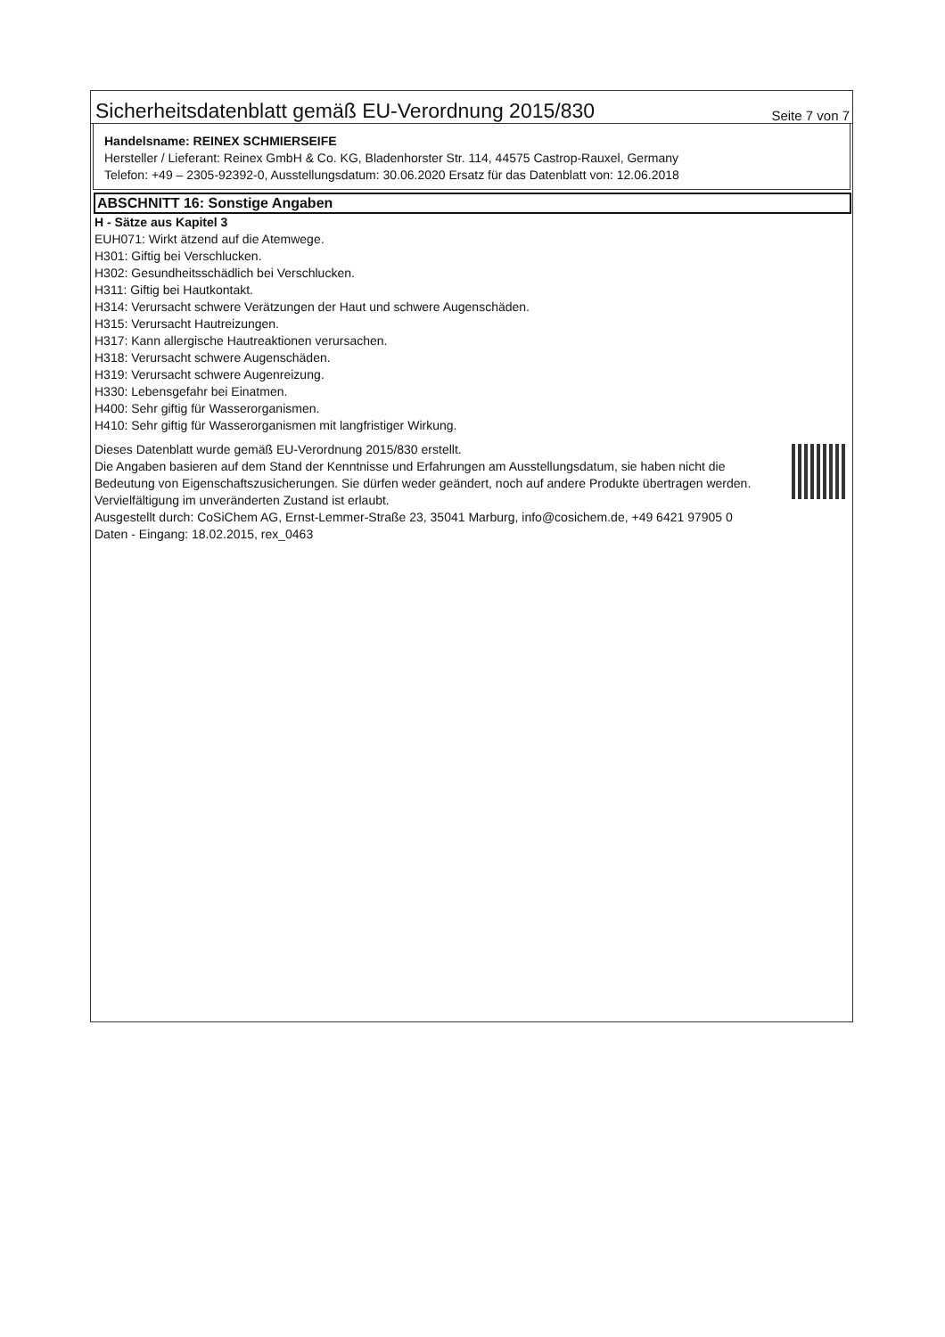Sicherheitsdatenblatt gemäß EU-Verordnung 2015/830
Seite 7 von 7
Handelsname: REINEX SCHMIERSEIFE
Hersteller / Lieferant: Reinex GmbH & Co. KG, Bladenhorster Str. 114, 44575 Castrop-Rauxel, Germany
Telefon: +49 – 2305-92392-0, Ausstellungsdatum: 30.06.2020 Ersatz für das Datenblatt von: 12.06.2018
ABSCHNITT 16: Sonstige Angaben
H - Sätze aus Kapitel 3
EUH071: Wirkt ätzend auf die Atemwege.
H301: Giftig bei Verschlucken.
H302: Gesundheitsschädlich bei Verschlucken.
H311: Giftig bei Hautkontakt.
H314: Verursacht schwere Verätzungen der Haut und schwere Augenschäden.
H315: Verursacht Hautreizungen.
H317: Kann allergische Hautreaktionen verursachen.
H318: Verursacht schwere Augenschäden.
H319: Verursacht schwere Augenreizung.
H330: Lebensgefahr bei Einatmen.
H400: Sehr giftig für Wasserorganismen.
H410: Sehr giftig für Wasserorganismen mit langfristiger Wirkung.
Dieses Datenblatt wurde gemäß EU-Verordnung 2015/830 erstellt.
Die Angaben basieren auf dem Stand der Kenntnisse und Erfahrungen am Ausstellungsdatum, sie haben nicht die Bedeutung von Eigenschaftszusicherungen. Sie dürfen weder geändert, noch auf andere Produkte übertragen werden. Vervielfältigung im unveränderten Zustand ist erlaubt.
Ausgestellt durch: CoSiChem AG, Ernst-Lemmer-Straße 23, 35041 Marburg, info@cosichem.de, +49 6421 97905 0
Daten - Eingang: 18.02.2015, rex_0463